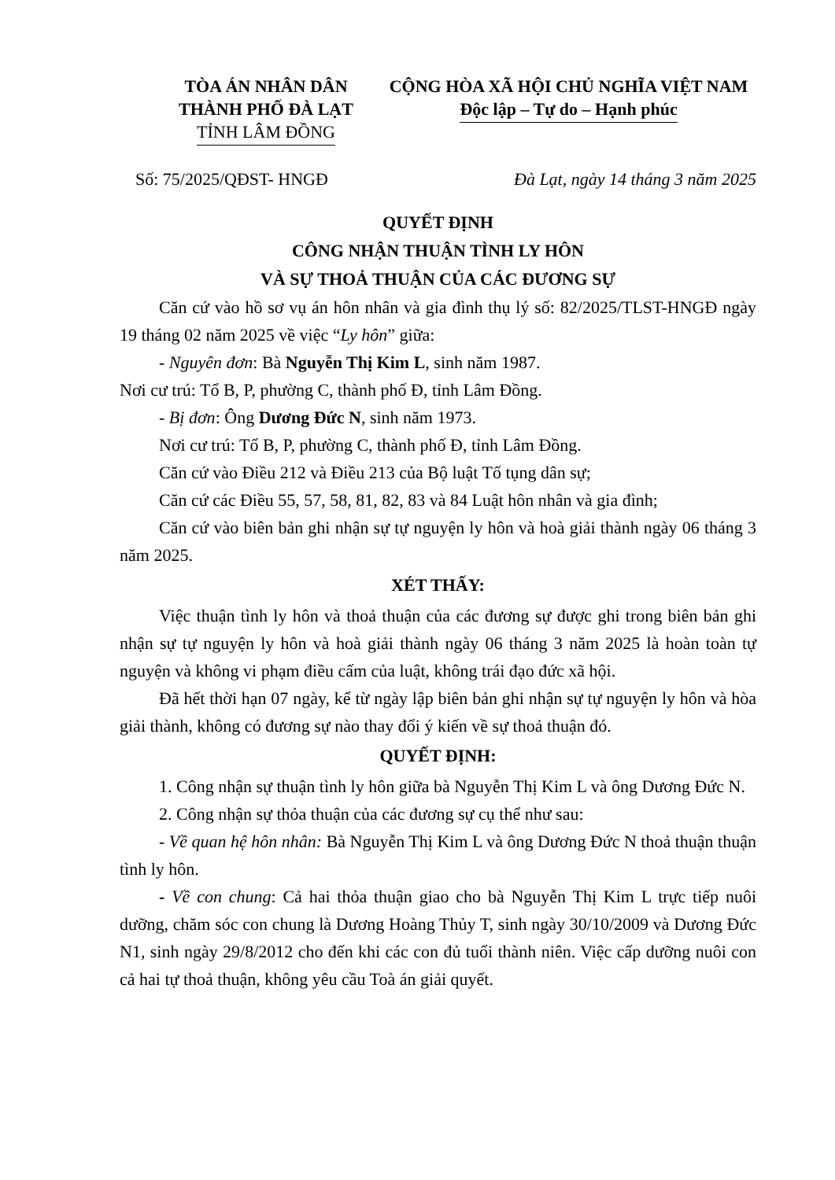TÒA ÁN NHÂN DÂN
THÀNH PHỐ ĐÀ LẠT
TỈNH LÂM ĐỒNG
CỘNG HÒA XÃ HỘI CHỦ NGHĨA VIỆT NAM
Độc lập – Tự do – Hạnh phúc
Số: 75/2025/QĐST- HNGĐ Đà Lạt, ngày 14 tháng 3 năm 2025
QUYẾT ĐỊNH
CÔNG NHẬN THUẬN TÌNH LY HÔN
VÀ SỰ THOẢ THUẬN CỦA CÁC ĐƯƠNG SỰ
Căn cứ vào hồ sơ vụ án hôn nhân và gia đình thụ lý số: 82/2025/TLST-HNGĐ ngày 19 tháng 02 năm 2025 về việc “Ly hôn” giữa:
- Nguyên đơn: Bà Nguyễn Thị Kim L, sinh năm 1987.
Nơi cư trú: Tổ B, P, phường C, thành phố Đ, tỉnh Lâm Đồng.
- Bị đơn: Ông Dương Đức N, sinh năm 1973.
Nơi cư trú: Tổ B, P, phường C, thành phố Đ, tỉnh Lâm Đồng.
Căn cứ vào Điều 212 và Điều 213 của Bộ luật Tố tụng dân sự;
Căn cứ các Điều 55, 57, 58, 81, 82, 83 và 84 Luật hôn nhân và gia đình;
Căn cứ vào biên bản ghi nhận sự tự nguyện ly hôn và hoà giải thành ngày 06 tháng 3 năm 2025.
XÉT THẤY:
Việc thuận tình ly hôn và thoả thuận của các đương sự được ghi trong biên bản ghi nhận sự tự nguyện ly hôn và hoà giải thành ngày 06 tháng 3 năm 2025 là hoàn toàn tự nguyện và không vi phạm điều cấm của luật, không trái đạo đức xã hội.
Đã hết thời hạn 07 ngày, kể từ ngày lập biên bản ghi nhận sự tự nguyện ly hôn và hòa giải thành, không có đương sự nào thay đổi ý kiến về sự thoả thuận đó.
QUYẾT ĐỊNH:
1. Công nhận sự thuận tình ly hôn giữa bà Nguyễn Thị Kim L và ông Dương Đức N.
2. Công nhận sự thỏa thuận của các đương sự cụ thể như sau:
- Về quan hệ hôn nhân: Bà Nguyễn Thị Kim L và ông Dương Đức N thoả thuận thuận tình ly hôn.
- Về con chung: Cả hai thỏa thuận giao cho bà Nguyễn Thị Kim L trực tiếp nuôi dưỡng, chăm sóc con chung là Dương Hoàng Thủy T, sinh ngày 30/10/2009 và Dương Đức N1, sinh ngày 29/8/2012 cho đến khi các con đủ tuổi thành niên. Việc cấp dưỡng nuôi con cả hai tự thoả thuận, không yêu cầu Toà án giải quyết.